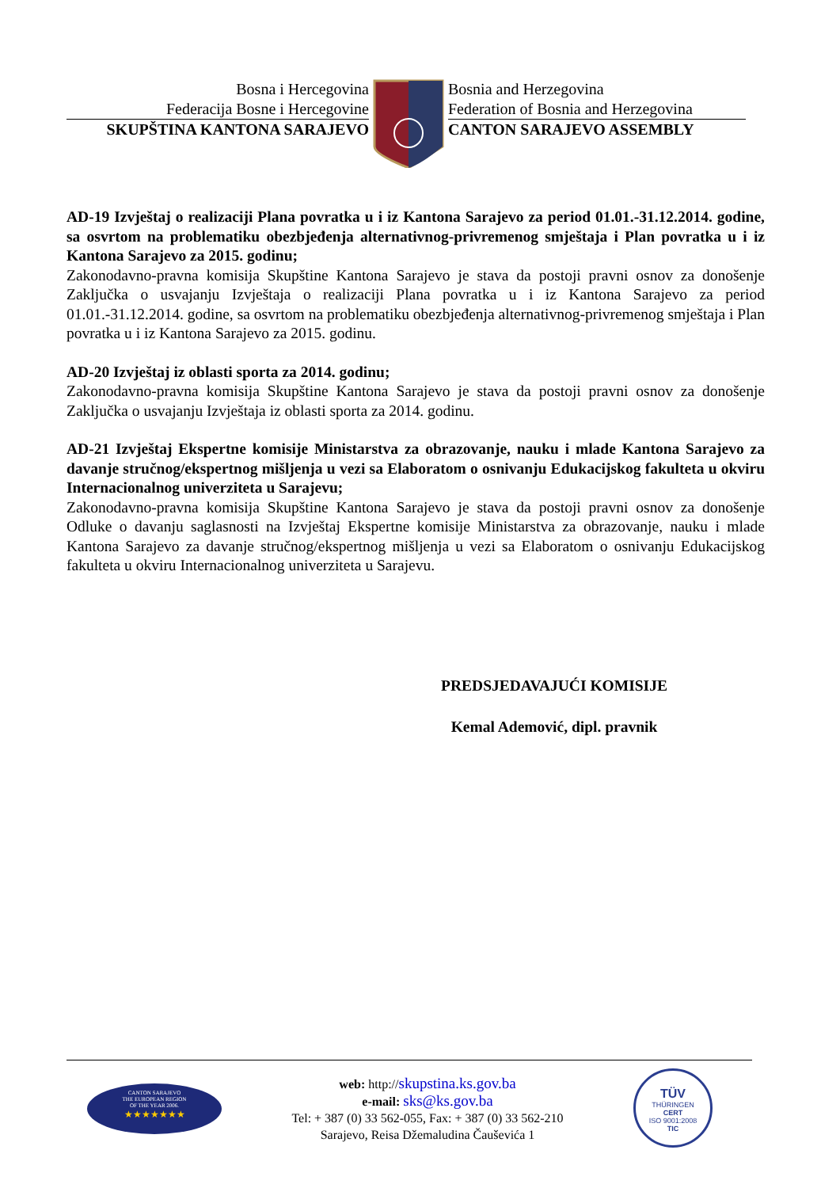Bosna i Hercegovina
Federacija Bosne i Hercegovine
SKUPŠTINA KANTONA SARAJEVO
Bosnia and Herzegovina
Federation of Bosnia and Herzegovina
CANTON SARAJEVO ASSEMBLY
AD-19 Izvještaj o realizaciji Plana povratka u i iz Kantona Sarajevo za period 01.01.-31.12.2014. godine, sa osvrtom na problematiku obezbjeđenja alternativnog-privremenog smještaja i Plan povratka u i iz Kantona Sarajevo za 2015. godinu;
Zakonodavno-pravna komisija Skupštine Kantona Sarajevo je stava da postoji pravni osnov za donošenje Zaključka o usvajanju Izvještaja o realizaciji Plana povratka u i iz Kantona Sarajevo za period 01.01.-31.12.2014. godine, sa osvrtom na problematiku obezbjeđenja alternativnog-privremenog smještaja i Plan povratka u i iz Kantona Sarajevo za 2015. godinu.
AD-20 Izvještaj iz oblasti sporta za 2014. godinu;
Zakonodavno-pravna komisija Skupštine Kantona Sarajevo je stava da postoji pravni osnov za donošenje Zaključka o usvajanju Izvještaja iz oblasti sporta za 2014. godinu.
AD-21 Izvještaj Ekspertne komisije Ministarstva za obrazovanje, nauku i mlade Kantona Sarajevo za davanje stručnog/ekspertnog mišljenja u vezi sa Elaboratom o osnivanju Edukacijskog fakulteta u okviru Internacionalnog univerziteta u Sarajevu;
Zakonodavno-pravna komisija Skupštine Kantona Sarajevo je stava da postoji pravni osnov za donošenje Odluke o davanju saglasnosti na Izvještaj Ekspertne komisije Ministarstva za obrazovanje, nauku i mlade Kantona Sarajevo za davanje stručnog/ekspertnog mišljenja u vezi sa Elaboratom o osnivanju Edukacijskog fakulteta u okviru Internacionalnog univerziteta u Sarajevu.
PREDSJEDAVAJUĆI KOMISIJE
Kemal Ademović, dipl. pravnik
CANTON SARAJEVO
THE EUROPEAN REGION
OF THE YEAR 2006.
★★★★★★★
web: http://skupstina.ks.gov.ba
e-mail: sks@ks.gov.ba
Tel: + 387 (0) 33 562-055, Fax: + 387 (0) 33 562-210
Sarajevo, Reisa Džemaludina Čauševića 1
TÜV
THÜRINGEN
CERT
ISO 9001:2008
TIC